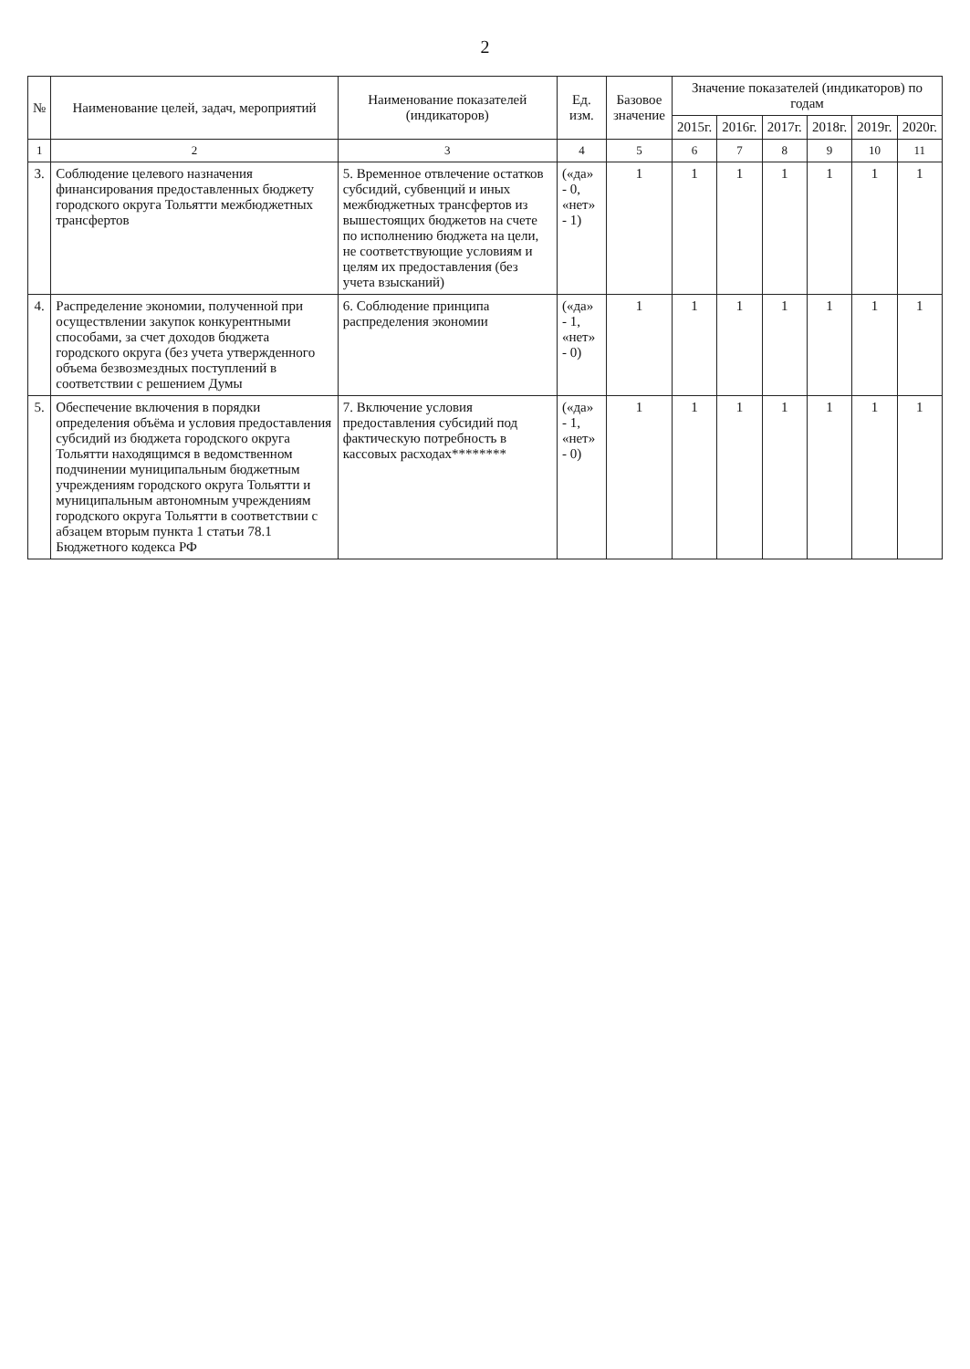2
| № | Наименование целей, задач, мероприятий | Наименование показателей (индикаторов) | Ед. изм. | Базовое значение | Значение показателей (индикаторов) по годам | | | | | |
| --- | --- | --- | --- | --- | --- | --- | --- | --- | --- | --- |
| | | | | | 2015г. | 2016г. | 2017г. | 2018г. | 2019г. | 2020г. |
| 1 | 2 | 3 | 4 | 5 | 6 | 7 | 8 | 9 | 10 | 11 |
| 3. | Соблюдение целевого назначения финансирования предоставленных бюджету городского округа Тольятти межбюджетных трансфертов | 5. Временное отвлечение остатков субсидий, субвенций и иных межбюджетных трансфертов из вышестоящих бюджетов на счете по исполнению бюджета на цели, не соответствующие условиям и целям их предоставления (без учета взысканий) | («да» - 0, «нет» - 1) | 1 | 1 | 1 | 1 | 1 | 1 | 1 |
| 4. | Распределение экономии, полученной при осуществлении закупок конкурентными способами, за счет доходов бюджета городского округа (без учета утвержденного объема безвозмездных поступлений в соответствии с решением Думы | 6. Соблюдение принципа распределения экономии | («да» - 1, «нет» - 0) | 1 | 1 | 1 | 1 | 1 | 1 | 1 |
| 5. | Обеспечение включения в порядки определения объёма и условия предоставления субсидий из бюджета городского округа Тольятти находящимся в ведомственном подчинении муниципальным бюджетным учреждениям городского округа Тольятти и муниципальным автономным учреждениям городского округа Тольятти в соответствии с абзацем вторым пункта 1 статьи 78.1 Бюджетного кодекса РФ | 7. Включение условия предоставления субсидий под фактическую потребность в кассовых расходах******** | («да» - 1, «нет» - 0) | 1 | 1 | 1 | 1 | 1 | 1 | 1 |